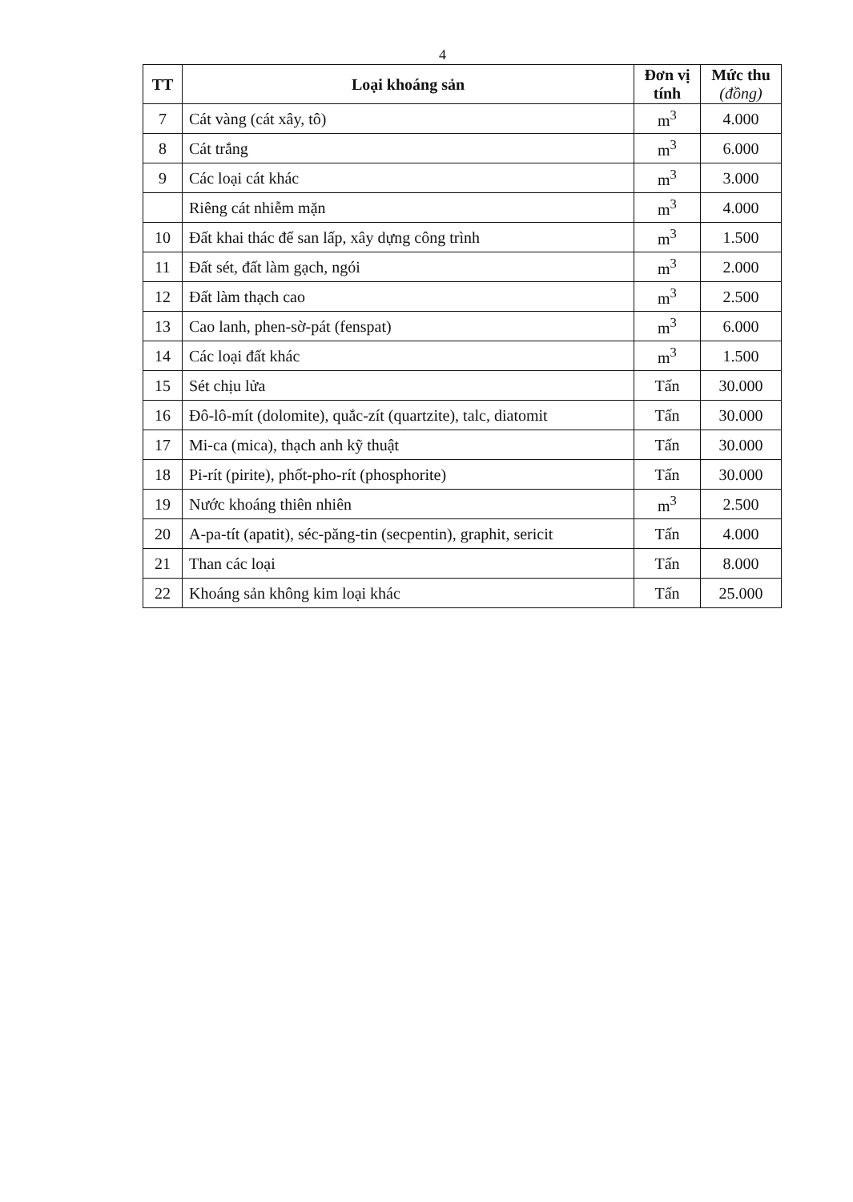4
| TT | Loại khoáng sản | Đơn vị tính | Mức thu (đồng) |
| --- | --- | --- | --- |
| 7 | Cát vàng (cát xây, tô) | m<sup>3</sup> | 4.000 |
| 8 | Cát trắng | m<sup>3</sup> | 6.000 |
| 9 | Các loại cát khác | m<sup>3</sup> | 3.000 |
| | Riêng cát nhiễm mặn | m<sup>3</sup> | 4.000 |
| 10 | Đất khai thác để san lấp, xây dựng công trình | m<sup>3</sup> | 1.500 |
| 11 | Đất sét, đất làm gạch, ngói | m<sup>3</sup> | 2.000 |
| 12 | Đất làm thạch cao | m<sup>3</sup> | 2.500 |
| 13 | Cao lanh, phen-sờ-pát (fenspat) | m<sup>3</sup> | 6.000 |
| 14 | Các loại đất khác | m<sup>3</sup> | 1.500 |
| 15 | Sét chịu lửa | Tấn | 30.000 |
| 16 | Đô-lô-mít (dolomite), quắc-zít (quartzite), talc, diatomit | Tấn | 30.000 |
| 17 | Mi-ca (mica), thạch anh kỹ thuật | Tấn | 30.000 |
| 18 | Pi-rít (pirite), phốt-pho-rít (phosphorite) | Tấn | 30.000 |
| 19 | Nước khoáng thiên nhiên | m<sup>3</sup> | 2.500 |
| 20 | A-pa-tít (apatit), séc-păng-tin (secpentin), graphit, sericit | Tấn | 4.000 |
| 21 | Than các loại | Tấn | 8.000 |
| 22 | Khoáng sản không kim loại khác | Tấn | 25.000 |